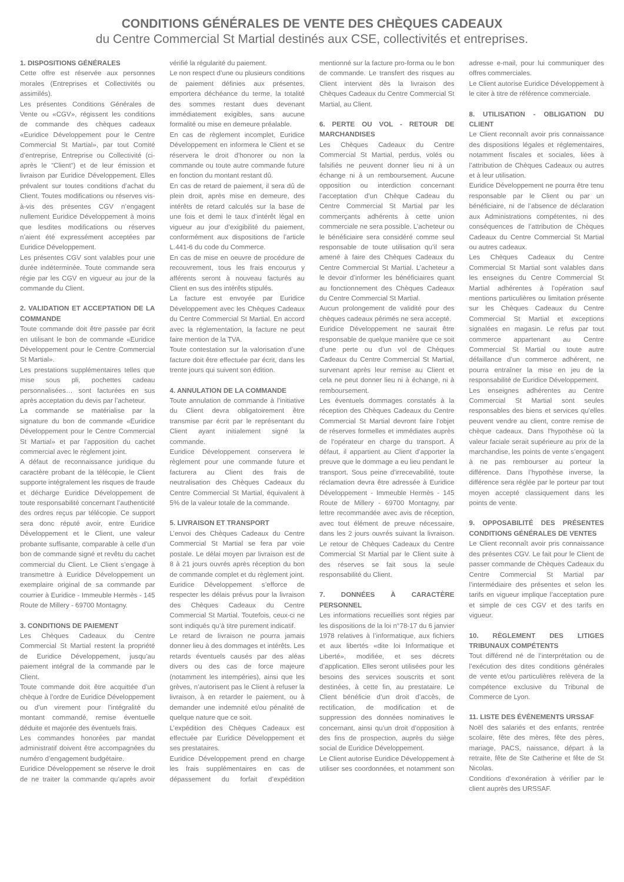CONDITIONS GÉNÉRALES DE VENTE DES CHÈQUES CADEAUX
du Centre Commercial St Martial destinés aux CSE, collectivités et entreprises.
1. DISPOSITIONS GÉNÉRALES
Cette offre est réservée aux personnes morales (Entreprises et Collectivités ou assimilés).
Les présentes Conditions Générales de Vente ou «CGV», régissent les conditions de commande des chèques cadeaux «Euridice Développement pour le Centre Commercial St Martial», par tout Comité d’entreprise, Entreprise ou Collectivité (ci-après le “Client“) et de leur émission et livraison par Euridice Développement. Elles prévalent sur toutes conditions d’achat du Client. Toutes modifications ou réserves vis-à-vis des présentes CGV n’engagent nullement Euridice Développement à moins que lesdites modifications ou réserves n’aient été expressément acceptées par Euridice Développement.
Les présentes CGV sont valables pour une durée indéterminée. Toute commande sera régie par les CGV en vigueur au jour de la commande du Client.
2. VALIDATION ET ACCEPTATION DE LA COMMANDE
Toute commande doit être passée par écrit en utilisant le bon de commande «Euridice Développement pour le Centre Commercial St Martial».
Les prestations supplémentaires telles que mise sous pli, pochettes cadeau personnalisées… sont facturées en sus après acceptation du devis par l’acheteur.
La commande se matérialise par la signature du bon de commande «Euridice Développement pour le Centre Commercial St Martial» et par l’apposition du cachet commercial avec le règlement joint.
A défaut de reconnaissance juridique du caractère probant de la télécopie, le Client supporte intégralement les risques de fraude et décharge Euridice Développement de toute responsabilité concernant l’authenticité des ordres reçus par télécopie. Ce support sera donc réputé avoir, entre Euridice Développement et le Client, une valeur probante suffisante, comparable à celle d’un bon de commande signé et revêtu du cachet commercial du Client. Le Client s’engage à transmettre à Euridice Développement un exemplaire original de sa commande par courrier à Euridice - Immeuble Hermès - 145 Route de Millery - 69700 Montagny.
3. CONDITIONS DE PAIEMENT
Les Chèques Cadeaux du Centre Commercial St Martial restent la propriété de Euridice Développement, jusqu’au paiement intégral de la commande par le Client.
Toute commande doit être acquittée d’un chèque à l’ordre de Euridice Développement ou d’un virement pour l’intégralité du montant commandé, remise éventuelle déduite et majorée des éventuels frais.
Les commandes honorées par mandat administratif doivent être accompagnées du numéro d’engagement budgétaire.
Euridice Développement se réserve le droit de ne traiter la commande qu’après avoir vérifié la régularité du paiement.
Le non respect d’une ou plusieurs conditions de paiement définies aux présentes, emportera déchéance du terme, la totalité des sommes restant dues devenant immédiatement exigibles, sans aucune formalité ou mise en demeure préalable.
En cas de règlement incomplet, Euridice Développement en informera le Client et se réservera le droit d’honorer ou non la commande ou toute autre commande future en fonction du montant restant dû.
En cas de retard de paiement, il sera dû de plein droit, après mise en demeure, des intérêts de retard calculés sur la base de une fois et demi le taux d’intérêt légal en vigueur au jour d’exigibilité du paiement, conformément aux dispositions de l’article L.441-6 du code du Commerce.
En cas de mise en oeuvre de procédure de recouvrement, tous les frais encourus y afférents seront à nouveau facturés au Client en sus des intérêts stipulés.
La facture est envoyée par Euridice Développement avec les Chèques Cadeaux du Centre Commercial St Martial. En accord avec la réglementation, la facture ne peut faire mention de la TVA.
Toute contestation sur la valorisation d’une facture doit être effectuée par écrit, dans les trente jours qui suivent son édition.
4. ANNULATION DE LA COMMANDE
Toute annulation de commande à l’initiative du Client devra obligatoirement être transmise par écrit par le représentant du Client ayant initialement signé la commande.
Euridice Développement conservera le règlement pour une commande future et facturera au Client des frais de neutralisation des Chèques Cadeaux du Centre Commercial St Martial, équivalent à 5% de la valeur totale de la commande.
5. LIVRAISON ET TRANSPORT
L’envoi des Chèques Cadeaux du Centre Commercial St Martial se fera par voie postale. Le délai moyen par livraison est de 8 à 21 jours ouvrés après réception du bon de commande complet et du règlement joint.
Euridice Développement s’efforce de respecter les délais prévus pour la livraison des Chèques Cadeaux du Centre Commercial St Martial. Toutefois, ceux-ci ne sont indiqués qu’à titre purement indicatif.
Le retard de livraison ne pourra jamais donner lieu à des dommages et intérêts. Les retards éventuels causés par des aléas divers ou des cas de force majeure (notamment les intempéries), ainsi que les grèves, n’autorisent pas le Client à refuser la livraison, à en retarder le paiement, ou à demander une indemnité et/ou pénalité de quelque nature que ce soit.
L’expédition des Chèques Cadeaux est effectuée par Euridice Développement et ses prestataires.
Euridice Développement prend en charge les frais supplémentaires en cas de dépassement du forfait d’expédition mentionné sur la facture pro-forma ou le bon de commande. Le transfert des risques au Client intervient dès la livraison des Chèques Cadeaux du Centre Commercial St Martial, au Client.
6. PERTE OU VOL - RETOUR DE MARCHANDISES
Les Chèques Cadeaux du Centre Commercial St Martial, perdus, volés ou falsifiés ne peuvent donner lieu ni à un échange ni à un remboursement. Aucune opposition ou interdiction concernant l’acceptation d’un Chèque Cadeau du Centre Commercial St Martial par les commerçants adhérents à cette union commerciale ne sera possible. L’acheteur ou le bénéficiaire sera considéré comme seul responsable de toute utilisation qu’il sera amené à faire des Chèques Cadeaux du Centre Commercial St Martial. L’acheteur a le devoir d’informer les bénéficiaires quant au fonctionnement des Chèques Cadeaux du Centre Commercial St Martial.
Aucun prolongement de validité pour des chèques cadeaux périmés ne sera accepté.
Euridice Développement ne saurait être responsable de quelque manière que ce soit d’une perte ou d’un vol de Chèques Cadeaux du Centre Commercial St Martial, survenant après leur remise au Client et cela ne peut donner lieu ni à échange, ni à remboursement.
Les éventuels dommages constatés à la réception des Chèques Cadeaux du Centre Commercial St Martial devront faire l’objet de réserves formelles et immédiates auprès de l’opérateur en charge du transport. À défaut, il appartient au Client d’apporter la preuve que le dommage a eu lieu pendant le transport. Sous peine d’irrecevabilité, toute réclamation devra être adressée à Euridice Développement - Immeuble Hermès - 145 Route de Millery - 69700 Montagny, par lettre recommandée avec avis de réception, avec tout élément de preuve nécessaire, dans les 2 jours ouvrés suivant la livraison. Le retour de Chèques Cadeaux du Centre Commercial St Martial par le Client suite à des réserves se fait sous la seule responsabilité du Client.
7. DONNÉES À CARACTÈRE PERSONNEL
Les informations recueillies sont régies par les dispositions de la loi n°78-17 du 6 janvier 1978 relatives à l’informatique, aux fichiers et aux libertés «dite loi Informatique et Liberté», modifiée, et ses décrets d’application. Elles seront utilisées pour les besoins des services souscrits et sont destinées, à cette fin, au prestataire. Le Client bénéficie d’un droit d’accès, de rectification, de modification et de suppression des données nominatives le concernant, ainsi qu’un droit d’opposition à des fins de prospection, auprès du siège social de Euridice Développement.
Le Client autorise Euridice Développement à utiliser ses coordonnées, et notamment son adresse e-mail, pour lui communiquer des offres commerciales.
Le Client autorise Euridice Développement à le citer à titre de référence commerciale.
8. UTILISATION - OBLIGATION DU CLIENT
Le Client reconnaît avoir pris connaissance des dispositions légales et réglementaires, notamment fiscales et sociales, liées à l’attribution de Chèques Cadeaux ou autres et à leur utilisation.
Euridice Développement ne pourra être tenu responsable par le Client ou par un bénéficiaire, ni de l’absence de déclaration aux Administrations compétentes, ni des conséquences de l’attribution de Chèques Cadeaux du Centre Commercial St Martial ou autres cadeaux.
Les Chèques Cadeaux du Centre Commercial St Martial sont valables dans les enseignes du Centre Commercial St Martial adhérentes à l’opération sauf mentions particulières ou limitation présente sur les Chèques Cadeaux du Centre Commercial St Martial et exceptions signalées en magasin. Le refus par tout commerce appartenant au Centre Commercial St Martial ou toute autre défaillance d’un commerce adhérent, ne pourra entraîner la mise en jeu de la responsabilité de Euridice Développement.
Les enseignes adhérentes au Centre Commercial St Martial sont seules responsables des biens et services qu’elles peuvent vendre au client, contre remise de chèque cadeaux. Dans l’hypothèse où la valeur faciale serait supérieure au prix de la marchandise, les points de vente s’engagent à ne pas rembourser au porteur la différence. Dans l’hypothèse inverse, la différence sera réglée par le porteur par tout moyen accepté classiquement dans les points de vente.
9. OPPOSABILITÉ DES PRÉSENTES CONDITIONS GÉNÉRALES DE VENTES
Le Client reconnaît avoir pris connaissance des présentes CGV. Le fait pour le Client de passer commande de Chèques Cadeaux du Centre Commercial St Martial par l’intermédiaire des présentes et selon les tarifs en vigueur implique l’acceptation pure et simple de ces CGV et des tarifs en vigueur.
10. RÈGLEMENT DES LITIGES TRIBUNAUX COMPÉTENTS
Tout différend né de l’interprétation ou de l’exécution des dites conditions générales de vente et/ou particulières relèvera de la compétence exclusive du Tribunal de Commerce de Lyon.
11. LISTE DES ÉVÈNEMENTS URSSAF
Noël des salariés et des enfants, rentrée scolaire, fête des mères, fête des pères, mariage, PACS, naissance, départ à la retraite, fête de Ste Catherine et fête de St Nicolas.
Conditions d’exonération à vérifier par le client auprès des URSSAF.